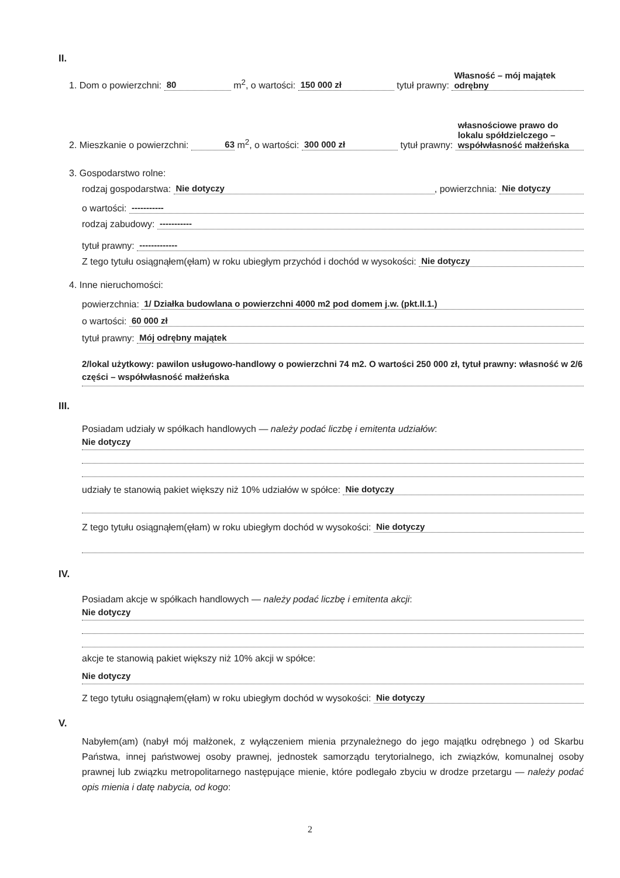II.
1. Dom o powierzchni: 80 m<sup>2</sup>, o wartości: 150 000 zł tytuł prawny: Własność – mój majątek odrębny
2. Mieszkanie o powierzchni: 63 m<sup>2</sup>, o wartości: 300 000 zł tytuł prawny: własnościowe prawo do lokalu spółdzielczego – współwłasność małżeńska
3. Gospodarstwo rolne:
rodzaj gospodarstwa: Nie dotyczy, powierzchnia: Nie dotyczy
o wartości: -----------
rodzaj zabudowy: -----------
tytuł prawny: -------------
Z tego tytułu osiągnąłem(ęłam) w roku ubiegłym przychód i dochód w wysokości: Nie dotyczy
4. Inne nieruchomości:
powierzchnia: 1/ Działka budowlana o powierzchni 4000 m2 pod domem j.w. (pkt.II.1.)
o wartości: 60 000 zł
tytuł prawny: Mój odrębny majątek
2/lokal użytkowy: pawilon usługowo-handlowy o powierzchni 74 m2. O wartości 250 000 zł, tytuł prawny: własność w 2/6 części – współwłasność małżeńska
III.
Posiadam udziały w spółkach handlowych — należy podać liczbę i emitenta udziałów:
Nie dotyczy
udziały te stanowią pakiet większy niż 10% udziałów w spółce: Nie dotyczy
Z tego tytułu osiągnąłem(ęłam) w roku ubiegłym dochód w wysokości: Nie dotyczy
IV.
Posiadam akcje w spółkach handlowych — należy podać liczbę i emitenta akcji:
Nie dotyczy
akcje te stanowią pakiet większy niż 10% akcji w spółce:
Nie dotyczy
Z tego tytułu osiągnąłem(ęłam) w roku ubiegłym dochód w wysokości: Nie dotyczy
V.
Nabyłem(am) (nabył mój małżonek, z wyłączeniem mienia przynależnego do jego majątku odrębnego ) od Skarbu Państwa, innej państwowej osoby prawnej, jednostek samorządu terytorialnego, ich związków, komunalnej osoby prawnej lub związku metropolitarnego następujące mienie, które podlegało zbyciu w drodze przetargu — należy podać opis mienia i datę nabycia, od kogo:
2